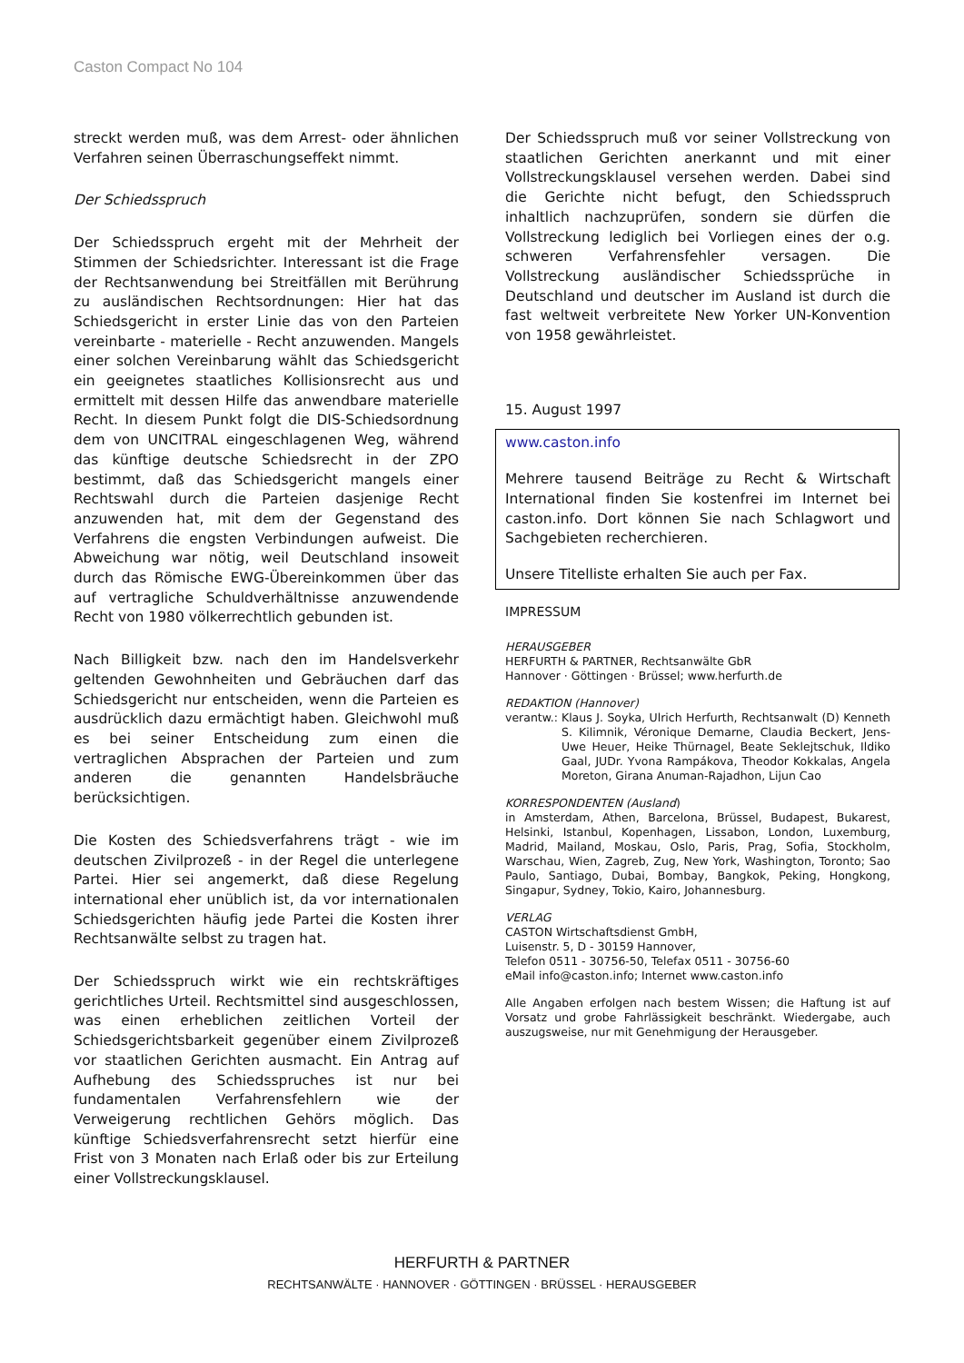Caston Compact No 104
streckt werden muß, was dem Arrest- oder ähnlichen Verfahren seinen Überraschungseffekt nimmt.
Der Schiedsspruch
Der Schiedsspruch ergeht mit der Mehrheit der Stimmen der Schiedsrichter. Interessant ist die Frage der Rechtsanwendung bei Streitfällen mit Berührung zu ausländischen Rechtsordnungen: Hier hat das Schiedsgericht in erster Linie das von den Parteien vereinbarte - materielle - Recht anzuwenden. Mangels einer solchen Vereinbarung wählt das Schiedsgericht ein geeignetes staatliches Kollisionsrecht aus und ermittelt mit dessen Hilfe das anwendbare materielle Recht. In diesem Punkt folgt die DIS-Schiedsordnung dem von UNCITRAL eingeschlagenen Weg, während das künftige deutsche Schiedsrecht in der ZPO bestimmt, daß das Schiedsgericht mangels einer Rechtswahl durch die Parteien dasjenige Recht anzuwenden hat, mit dem der Gegenstand des Verfahrens die engsten Verbindungen aufweist. Die Abweichung war nötig, weil Deutschland insoweit durch das Römische EWG-Übereinkommen über das auf vertragliche Schuldverhältnisse anzuwendende Recht von 1980 völkerrechtlich gebunden ist.
Nach Billigkeit bzw. nach den im Handelsverkehr geltenden Gewohnheiten und Gebräuchen darf das Schiedsgericht nur entscheiden, wenn die Parteien es ausdrücklich dazu ermächtigt haben. Gleichwohl muß es bei seiner Entscheidung zum einen die vertraglichen Absprachen der Parteien und zum anderen die genannten Handelsbräuche berücksichtigen.
Die Kosten des Schiedsverfahrens trägt - wie im deutschen Zivilprozeß - in der Regel die unterlegene Partei. Hier sei angemerkt, daß diese Regelung international eher unüblich ist, da vor internationalen Schiedsgerichten häufig jede Partei die Kosten ihrer Rechtsanwälte selbst zu tragen hat.
Der Schiedsspruch wirkt wie ein rechtskräftiges gerichtliches Urteil. Rechtsmittel sind ausgeschlossen, was einen erheblichen zeitlichen Vorteil der Schiedsgerichtsbarkeit gegenüber einem Zivilprozeß vor staatlichen Gerichten ausmacht. Ein Antrag auf Aufhebung des Schiedsspruches ist nur bei fundamentalen Verfahrensfehlern wie der Verweigerung rechtlichen Gehörs möglich. Das künftige Schiedsverfahrensrecht setzt hierfür eine Frist von 3 Monaten nach Erlaß oder bis zur Erteilung einer Vollstreckungsklausel.
Der Schiedsspruch muß vor seiner Vollstreckung von staatlichen Gerichten anerkannt und mit einer Vollstreckungsklausel versehen werden. Dabei sind die Gerichte nicht befugt, den Schiedsspruch inhaltlich nachzuprüfen, sondern sie dürfen die Vollstreckung lediglich bei Vorliegen eines der o.g. schweren Verfahrensfehler versagen. Die Vollstreckung ausländischer Schiedssprüche in Deutschland und deutscher im Ausland ist durch die fast weltweit verbreitete New Yorker UN-Konvention von 1958 gewährleistet.
15. August 1997
www.caston.info
Mehrere tausend Beiträge zu Recht & Wirtschaft International finden Sie kostenfrei im Internet bei caston.info. Dort können Sie nach Schlagwort und Sachgebieten recherchieren.
Unsere Titelliste erhalten Sie auch per Fax.
IMPRESSUM
HERAUSGEBER
HERFURTH & PARTNER, Rechtsanwälte GbR
Hannover · Göttingen · Brüssel; www.herfurth.de
REDAKTION (Hannover)
verantw.: Klaus J. Soyka, Ulrich Herfurth, Rechtsanwalt (D) Kenneth S. Kilimnik, Véronique Demarne, Claudia Beckert, Jens-Uwe Heuer, Heike Thürnagel, Beate Seklejtschuk, Ildiko Gaal, JUDr. Yvona Rampákova, Theodor Kokkalas, Angela Moreton, Girana Anuman-Rajadhon, Lijun Cao
KORRESPONDENTEN (Ausland)
in Amsterdam, Athen, Barcelona, Brüssel, Budapest, Bukarest, Helsinki, Istanbul, Kopenhagen, Lissabon, London, Luxemburg, Madrid, Mailand, Moskau, Oslo, Paris, Prag, Sofia, Stockholm, Warschau, Wien, Zagreb, Zug, New York, Washington, Toronto; Sao Paulo, Santiago, Dubai, Bombay, Bangkok, Peking, Hongkong, Singapur, Sydney, Tokio, Kairo, Johannesburg.
VERLAG
CASTON Wirtschaftsdienst GmbH,
Luisenstr. 5, D - 30159 Hannover,
Telefon 0511 - 30756-50, Telefax 0511 - 30756-60
eMail info@caston.info; Internet www.caston.info
Alle Angaben erfolgen nach bestem Wissen; die Haftung ist auf Vorsatz und grobe Fahrlässigkeit beschränkt. Wiedergabe, auch auszugsweise, nur mit Genehmigung der Herausgeber.
HERFURTH & PARTNER
RECHTSANWÄLTE · HANNOVER · GÖTTINGEN · BRÜSSEL · HERAUSGEBER